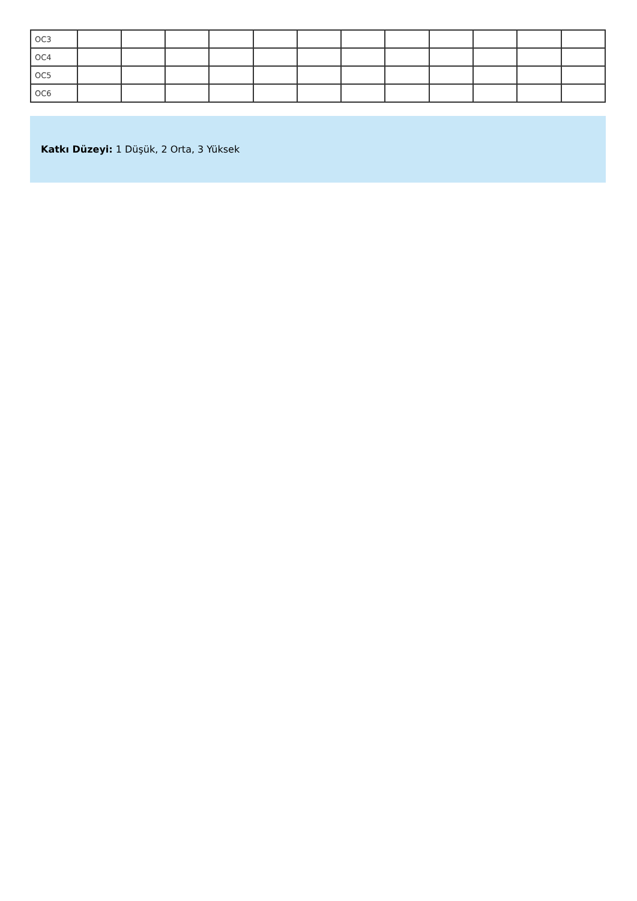| OC3 | | | | | | | | | | | | |
| OC4 | | | | | | | | | | | | |
| OC5 | | | | | | | | | | | | |
| OC6 | | | | | | | | | | | | |
Katkı Düzeyi: 1 Düşük, 2 Orta, 3 Yüksek